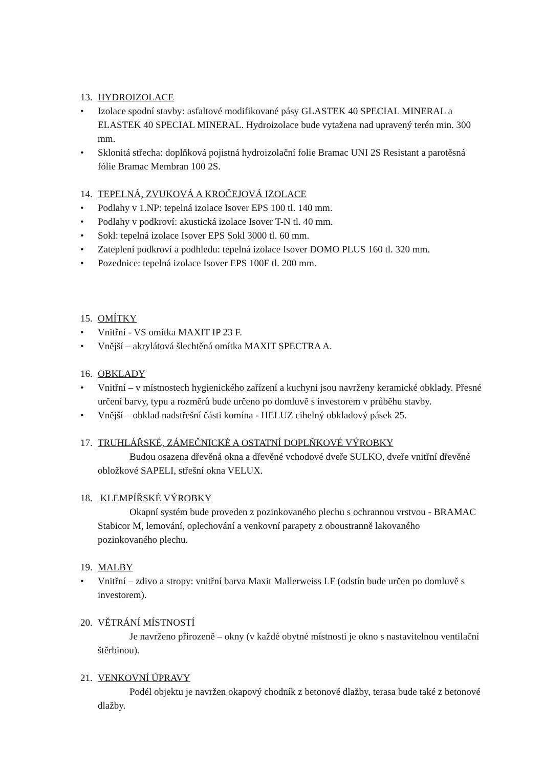13. HYDROIZOLACE
• Izolace spodní stavby: asfaltové modifikované pásy GLASTEK 40 SPECIAL MINERAL a ELASTEK 40 SPECIAL MINERAL. Hydroizolace bude vytažena nad upravený terén min. 300 mm.
• Sklonitá střecha: doplňková pojistná hydroizolační folie Bramac UNI 2S Resistant a parotěsná fólie Bramac Membran 100 2S.
14. TEPELNÁ, ZVUKOVÁ A KROČEJOVÁ IZOLACE
• Podlahy v 1.NP: tepelná izolace Isover EPS 100 tl. 140 mm.
• Podlahy v podkroví: akustická izolace Isover T-N tl. 40 mm.
• Sokl: tepelná izolace Isover EPS Sokl 3000 tl. 60 mm.
• Zateplení podkroví a podhledu: tepelná izolace Isover DOMO PLUS 160 tl. 320 mm.
• Pozednice: tepelná izolace Isover EPS 100F tl. 200 mm.
15. OMÍTKY
• Vnitřní - VS omítka MAXIT IP 23 F.
• Vnější – akrylátová šlechtěná omítka MAXIT SPECTRA A.
16. OBKLADY
• Vnitřní – v místnostech hygienického zařízení a kuchyni jsou navrženy keramické obklady. Přesné určení barvy, typu a rozměrů bude určeno po domluvě s investorem v průběhu stavby.
• Vnější – obklad nadstřešní části komína - HELUZ cihelný obkladový pásek 25.
17. TRUHLÁŘSKÉ, ZÁMEČNICKÉ A OSTATNÍ DOPLŇKOVÉ VÝROBKY
Budou osazena dřevěná okna a dřevěné vchodové dveře SULKO, dveře vnitřní dřevěné obložkové SAPELI, střešní okna VELUX.
18. KLEMPÍŘSKÉ VÝROBKY
Okapní systém bude proveden z pozinkovaného plechu s ochrannou vrstvou - BRAMAC Stabicor M, lemování, oplechování a venkovní parapety z oboustranně lakovaného pozinkovaného plechu.
19. MALBY
• Vnitřní – zdivo a stropy: vnitřní barva Maxit Mallerweiss LF (odstín bude určen po domluvě s investorem).
20. VĚTRÁNÍ MÍSTNOSTÍ
Je navrženo přirozeně – okny (v každé obytné místnosti je okno s nastavitelnou ventilační štěrbinou).
21. VENKOVNÍ ÚPRAVY
Podél objektu je navržen okapový chodník z betonové dlažby, terasa bude také z betonové dlažby.